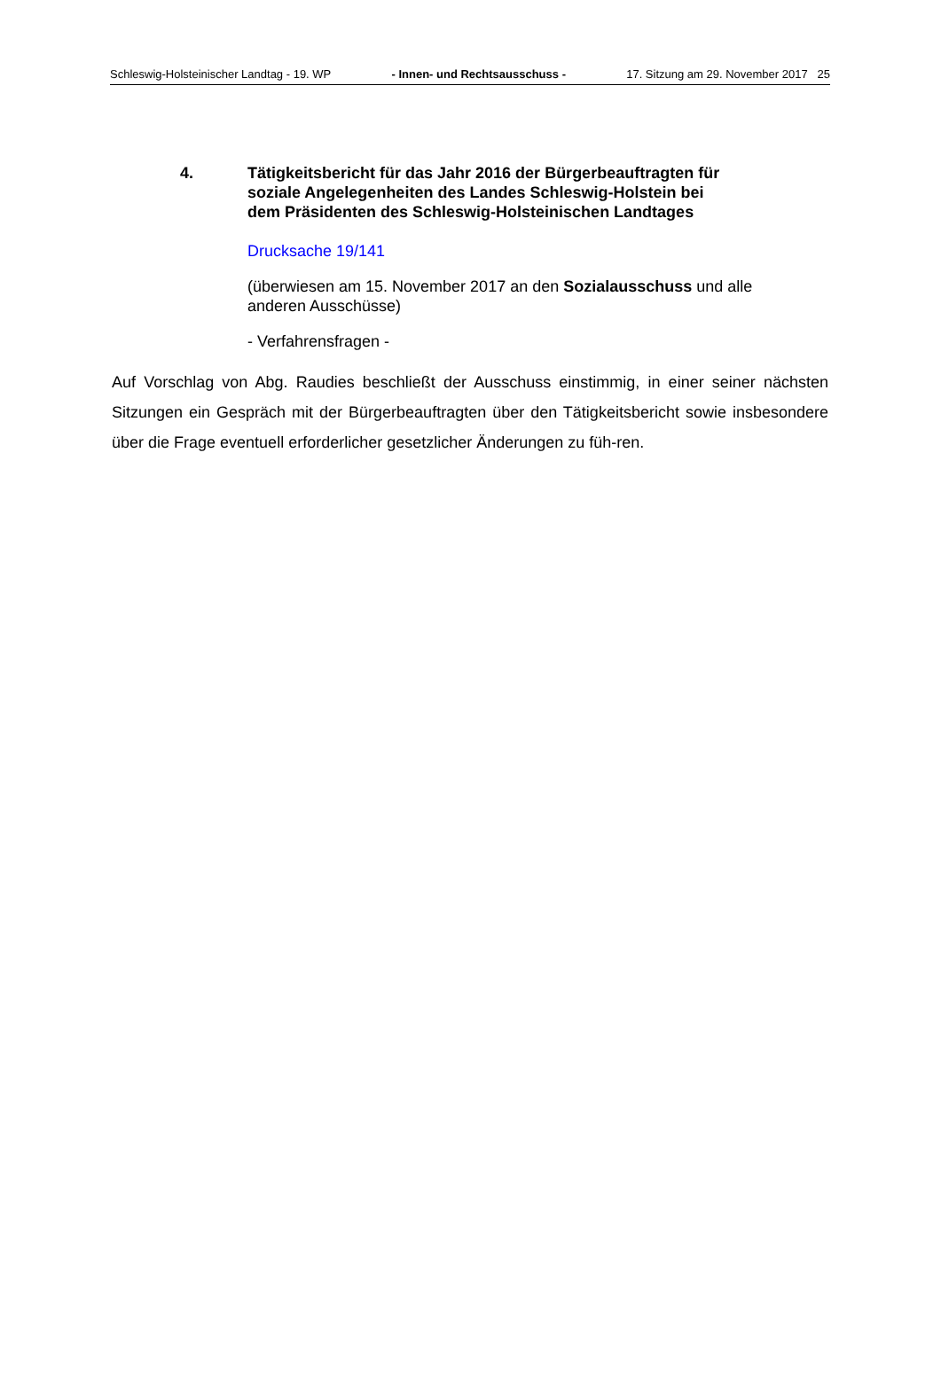Schleswig-Holsteinischer Landtag - 19. WP - Innen- und Rechtsausschuss - 17. Sitzung am 29. November 2017 25
4. Tätigkeitsbericht für das Jahr 2016 der Bürgerbeauftragten für
soziale Angelegenheiten des Landes Schleswig-Holstein bei
dem Präsidenten des Schleswig-Holsteinischen Landtages
Drucksache 19/141
(überwiesen am 15. November 2017 an den Sozialausschuss und alle anderen Ausschüsse)
- Verfahrensfragen -
Auf Vorschlag von Abg. Raudies beschließt der Ausschuss einstimmig, in einer seiner nächsten Sitzungen ein Gespräch mit der Bürgerbeauftragten über den Tätigkeitsbericht sowie insbesondere über die Frage eventuell erforderlicher gesetzlicher Änderungen zu füh-ren.